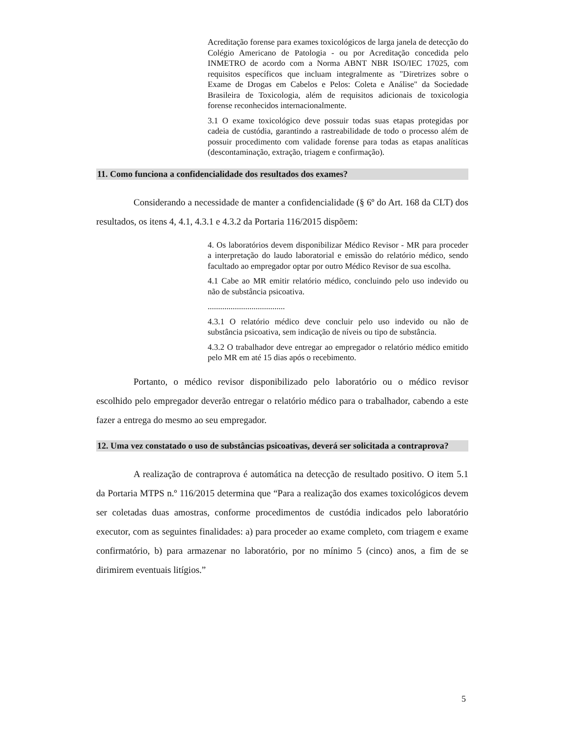Acreditação forense para exames toxicológicos de larga janela de detecção do Colégio Americano de Patologia - ou por Acreditação concedida pelo INMETRO de acordo com a Norma ABNT NBR ISO/IEC 17025, com requisitos específicos que incluam integralmente as "Diretrizes sobre o Exame de Drogas em Cabelos e Pelos: Coleta e Análise" da Sociedade Brasileira de Toxicologia, além de requisitos adicionais de toxicologia forense reconhecidos internacionalmente.
3.1 O exame toxicológico deve possuir todas suas etapas protegidas por cadeia de custódia, garantindo a rastreabilidade de todo o processo além de possuir procedimento com validade forense para todas as etapas analíticas (descontaminação, extração, triagem e confirmação).
11. Como funciona a confidencialidade dos resultados dos exames?
Considerando a necessidade de manter a confidencialidade (§ 6º do Art. 168 da CLT) dos resultados, os itens 4, 4.1, 4.3.1 e 4.3.2 da Portaria 116/2015 dispõem:
4. Os laboratórios devem disponibilizar Médico Revisor - MR para proceder a interpretação do laudo laboratorial e emissão do relatório médico, sendo facultado ao empregador optar por outro Médico Revisor de sua escolha.
4.1 Cabe ao MR emitir relatório médico, concluindo pelo uso indevido ou não de substância psicoativa.
.....................................
4.3.1 O relatório médico deve concluir pelo uso indevido ou não de substância psicoativa, sem indicação de níveis ou tipo de substância.
4.3.2 O trabalhador deve entregar ao empregador o relatório médico emitido pelo MR em até 15 dias após o recebimento.
Portanto, o médico revisor disponibilizado pelo laboratório ou o médico revisor escolhido pelo empregador deverão entregar o relatório médico para o trabalhador, cabendo a este fazer a entrega do mesmo ao seu empregador.
12. Uma vez constatado o uso de substâncias psicoativas, deverá ser solicitada a contraprova?
A realização de contraprova é automática na detecção de resultado positivo. O item 5.1 da Portaria MTPS n.º 116/2015 determina que “Para a realização dos exames toxicológicos devem ser coletadas duas amostras, conforme procedimentos de custódia indicados pelo laboratório executor, com as seguintes finalidades: a) para proceder ao exame completo, com triagem e exame confirmatório, b) para armazenar no laboratório, por no mínimo 5 (cinco) anos, a fim de se dirimirem eventuais litígios.”
5